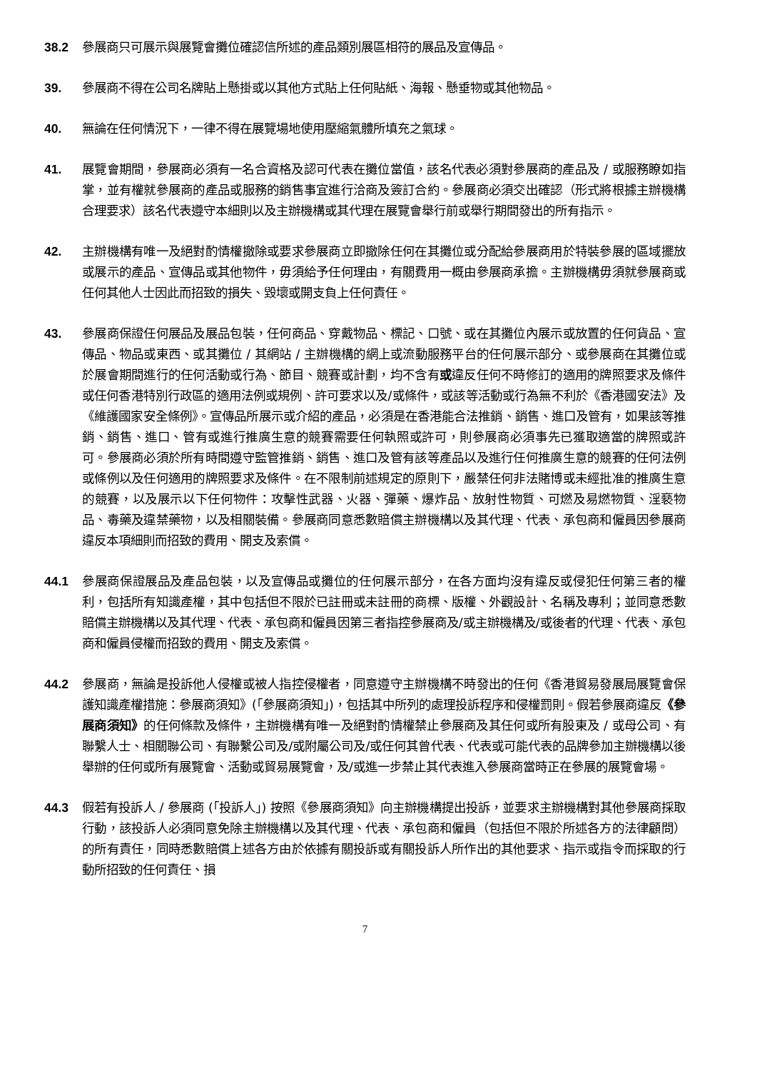38.2 參展商只可展示與展覽會攤位確認信所述的產品類別展區相符的展品及宣傳品。
39. 參展商不得在公司名牌貼上懸掛或以其他方式貼上任何貼紙、海報、懸垂物或其他物品。
40. 無論在任何情況下，一律不得在展覽場地使用壓縮氣體所填充之氣球。
41. 展覽會期間，參展商必須有一名合資格及認可代表在攤位當值，該名代表必須對參展商的產品及 / 或服務瞭如指掌，並有權就參展商的產品或服務的銷售事宜進行洽商及簽訂合約。參展商必須交出確認（形式將根據主辦機構合理要求）該名代表遵守本細則以及主辦機構或其代理在展覽會舉行前或舉行期間發出的所有指示。
42. 主辦機構有唯一及絕對酌情權撤除或要求參展商立即撤除任何在其攤位或分配給參展商用於特裝參展的區域擺放或展示的產品、宣傳品或其他物件，毋須給予任何理由，有關費用一概由參展商承擔。主辦機構毋須就參展商或任何其他人士因此而招致的損失、毀壞或開支負上任何責任。
43. 參展商保證任何展品及展品包裝，任何商品、穿戴物品、標記、口號、或在其攤位內展示或放置的任何貨品、宣傳品、物品或東西、或其攤位 / 其網站 / 主辦機構的網上或流動服務平台的任何展示部分、或參展商在其攤位或於展會期間進行的任何活動或行為、節目、競賽或計劃，均不含有或違反任何不時修訂的適用的牌照要求及條件或任何香港特別行政區的適用法例或規例、許可要求以及/或條件，或該等活動或行為無不利於《香港國安法》及《維護國家安全條例》。宣傳品所展示或介紹的產品，必須是在香港能合法推銷、銷售、進口及管有，如果該等推銷、銷售、進口、管有或進行推廣生意的競賽需要任何執照或許可，則參展商必須事先已獲取適當的牌照或許可。參展商必須於所有時間遵守監管推銷、銷售、進口及管有該等產品以及進行任何推廣生意的競賽的任何法例或條例以及任何適用的牌照要求及條件。在不限制前述規定的原則下，嚴禁任何非法賭博或未經批准的推廣生意的競賽，以及展示以下任何物件：攻擊性武器、火器、彈藥、爆炸品、放射性物質、可燃及易燃物質、淫褻物品、毒藥及違禁藥物，以及相關裝備。參展商同意悉數賠償主辦機構以及其代理、代表、承包商和僱員因參展商違反本項細則而招致的費用、開支及索償。
44.1 參展商保證展品及產品包裝，以及宣傳品或攤位的任何展示部分，在各方面均沒有違反或侵犯任何第三者的權利，包括所有知識產權，其中包括但不限於已註冊或未註冊的商標、版權、外觀設計、名稱及專利；並同意悉數賠償主辦機構以及其代理、代表、承包商和僱員因第三者指控參展商及/或主辦機構及/或後者的代理、代表、承包商和僱員侵權而招致的費用、開支及索償。
44.2 參展商，無論是投訴他人侵權或被人指控侵權者，同意遵守主辦機構不時發出的任何《香港貿易發展局展覽會保護知識產權措施：參展商須知》(「參展商須知」)，包括其中所列的處理投訴程序和侵權罰則。假若參展商違反《參展商須知》的任何條款及條件，主辦機構有唯一及絕對酌情權禁止參展商及其任何或所有股東及 / 或母公司、有聯繫人士、相關聯公司、有聯繫公司及/或附屬公司及/或任何其曾代表、代表或可能代表的品牌參加主辦機構以後舉辦的任何或所有展覽會、活動或貿易展覽會，及/或進一步禁止其代表進入參展商當時正在參展的展覽會場。
44.3 假若有投訴人 / 參展商 (「投訴人」) 按照《參展商須知》向主辦機構提出投訴，並要求主辦機構對其他參展商採取行動，該投訴人必須同意免除主辦機構以及其代理、代表、承包商和僱員（包括但不限於所述各方的法律顧問）的所有責任，同時悉數賠償上述各方由於依據有關投訴或有關投訴人所作出的其他要求、指示或指令而採取的行動所招致的任何責任、損
7